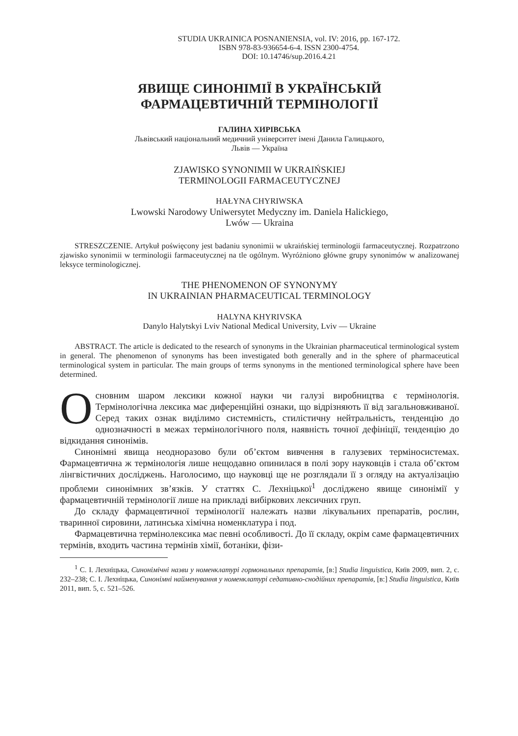STUDIA UKRAINICA POSNANIENSIA, vol. IV: 2016, pp. 167-172.
ISBN 978-83-936654-6-4. ISSN 2300-4754.
DOI: 10.14746/sup.2016.4.21
ЯВИЩЕ СИНОНІМІЇ В УКРАЇНСЬКІЙ
ФАРМАЦЕВТИЧНІЙ ТЕРМІНОЛОГІЇ
ГАЛИНА ХИРІВСЬКА
Львівський національний медичний університет імені Данила Галицького,
Львів — Україна
ZJAWISKO SYNONIMII W UKRAIŃSKIEJ
TERMINOLOGII FARMACEUTYCZNEJ
HAŁYNA CHYRIWSKA
Lwowski Narodowy Uniwersytet Medyczny im. Daniela Halickiego,
Lwów — Ukraina
STRESZCZENIE. Artykuł poświęcony jest badaniu synonimii w ukraińskiej terminologii farmaceutycznej. Rozpatrzono zjawisko synonimii w terminologii farmaceutycznej na tle ogólnym. Wyróżniono główne grupy synonimów w analizowanej leksyce terminologicznej.
THE PHENOMENON OF SYNONYMY
IN UKRAINIAN PHARMACEUTICAL TERMINOLOGY
HALYNA KHYRIVSKA
Danylo Halytskyi Lviv National Medical University, Lviv — Ukraine
ABSTRACT. The article is dedicated to the research of synonyms in the Ukrainian pharmaceutical terminological system in general. The phenomenon of synonyms has been investigated both generally and in the sphere of pharmaceutical terminological system in particular. The main groups of terms synonyms in the mentioned terminological sphere have been determined.
Основним шаром лексики кожної науки чи галузі виробництва є термінологія. Термінологічна лексика має диференційні ознаки, що відрізняють її від загальновживаної. Серед таких ознак виділимо системність, стилістичну нейтральність, тенденцію до однозначності в межах термінологічного поля, наявність точної дефініції, тенденцію до відкидання синонімів.
Синонімні явища неодноразово були об’єктом вивчення в галузевих терміносистемах. Фармацевтична ж термінологія лише нещодавно опинилася в полі зору науковців і стала об’єктом лінгвістичних досліджень. Наголосимо, що науковці ще не розглядали її з огляду на актуалізацію проблеми синонімних зв’язків. У статтях С. Лехніцької<sup>1</sup> досліджено явище синонімії у фармацевтичній термінології лише на прикладі вибіркових лексичних груп.
До складу фармацевтичної термінології належать назви лікувальних препаратів, рослин, тваринної сировини, латинська хімічна номенклатура і под.
Фармацевтична термінолексика має певні особливості. До її складу, окрім саме фармацевтичних термінів, входить частина термінів хімії, ботаніки, фізи-
<sup>1</sup> С. І. Лехніцька, Синонімічні назви у номенклатурі гормональних препаратів, [в:] Studia linguistica, Київ 2009, вип. 2, с. 232–238; С. І. Лехніцька, Синонімні найменування у номенклатурі седативно-снодійних препаратів, [в:] Studia linguistica, Київ 2011, вип. 5, с. 521–526.